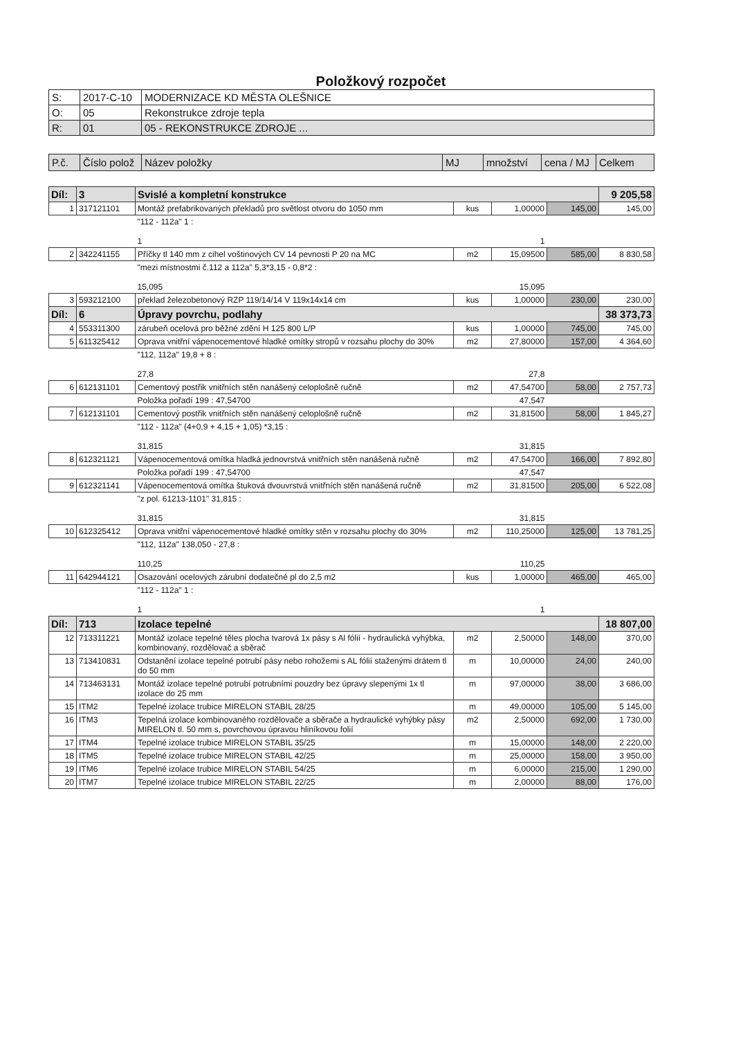Položkový rozpočet
| S: | 2017-C-10 | MODERNIZACE KD MĚSTA OLEŠNICE |
| O: | 05 | Rekonstrukce zdroje tepla |
| R: | 01 | 05 - REKONSTRUKCE ZDROJE ... |
| P.č. | Číslo polož | Název položky | MJ | množství | cena / MJ | Celkem |
| --- | --- | --- | --- | --- | --- | --- |
| Díl: | 3 | Svislé a kompletní konstrukce | | | | 9 205,58 |
| 1 | 317121101 | Montáž prefabrikovaných překladů pro světlost otvoru do 1050 mm | kus | 1,00000 | 145,00 | 145,00 |
| | | "112 - 112a" 1 : 1 | | 1 | | |
| 2 | 342241155 | Příčky tl 140 mm z cihel voštinových CV 14 pevnosti P 20 na MC | m2 | 15,09500 | 585,00 | 8 830,58 |
| | | "mezi místnostmi č.112 a 112a" 5,3*3,15 - 0,8*2 : 15,095 | | 15,095 | | |
| 3 | 593212100 | překlad železobetonový RZP 119/14/14 V 119x14x14 cm | kus | 1,00000 | 230,00 | 230,00 |
| Díl: | 6 | Úpravy povrchu, podlahy | | | | 38 373,73 |
| 4 | 553311300 | zárubeň ocelová pro běžné zdění H 125 800 L/P | kus | 1,00000 | 745,00 | 745,00 |
| 5 | 611325412 | Oprava vnitřní vápenocementové hladké omítky stropů v rozsahu plochy do 30% | m2 | 27,80000 | 157,00 | 4 364,60 |
| | | "112, 112a" 19,8 + 8 : 27,8 | | 27,8 | | |
| 6 | 612131101 | Cementový postřik vnitřních stěn nanášený celoplošně ručně | m2 | 47,54700 | 58,00 | 2 757,73 |
| | | Položka pořadí 199 : 47,54700 | | 47,547 | | |
| 7 | 612131101 | Cementový postřik vnitřních stěn nanášený celoplošně ručně | m2 | 31,81500 | 58,00 | 1 845,27 |
| | | "112 - 112a" (4+0,9 + 4,15 + 1,05) *3,15 : 31,815 | | 31,815 | | |
| 8 | 612321121 | Vápenocementová omítka hladká jednovrstvá vnitřních stěn nanášená ručně | m2 | 47,54700 | 166,00 | 7 892,80 |
| | | Položka pořadí 199 : 47,54700 | | 47,547 | | |
| 9 | 612321141 | Vápenocementová omítka štuková dvouvrstvá vnitřních stěn nanášená ručně | m2 | 31,81500 | 205,00 | 6 522,08 |
| | | "z pol. 61213-1101" 31,815 : 31,815 | | 31,815 | | |
| 10 | 612325412 | Oprava vnitřní vápenocementové hladké omítky stěn v rozsahu plochy do 30% | m2 | 110,25000 | 125,00 | 13 781,25 |
| | | "112, 112a" 138,050 - 27,8 : 110,25 | | 110,25 | | |
| 11 | 642944121 | Osazování ocelových zárubní dodatečné pl do 2,5 m2 | kus | 1,00000 | 465,00 | 465,00 |
| | | "112 - 112a" 1 : 1 | | 1 | | |
| Díl: | 713 | Izolace tepelné | | | | 18 807,00 |
| 12 | 713311221 | Montáž izolace tepelné těles plocha tvarová 1x pásy s Al fólií - hydraulická vyhýbka, kombinovaný, rozdělovač a sběrač | m2 | 2,50000 | 148,00 | 370,00 |
| 13 | 713410831 | Odstanění izolace tepelné potrubí pásy nebo rohožemi s AL fólií staženými drátem tl do 50 mm | m | 10,00000 | 24,00 | 240,00 |
| 14 | 713463131 | Montáž izolace tepelné potrubí potrubními pouzdry bez úpravy slepenými 1x tl izolace do 25 mm | m | 97,00000 | 38,00 | 3 686,00 |
| 15 | ITM2 | Tepelné izolace trubice MIRELON STABIL 28/25 | m | 49,00000 | 105,00 | 5 145,00 |
| 16 | ITM3 | Tepelná izolace kombinovaného rozdělovače a sběrače a hydraulické vyhýbky pásy MIRELON tl. 50 mm s, povrchovou úpravou hliníkovou folií | m2 | 2,50000 | 692,00 | 1 730,00 |
| 17 | ITM4 | Tepelné izolace trubice MIRELON STABIL 35/25 | m | 15,00000 | 148,00 | 2 220,00 |
| 18 | ITM5 | Tepelné izolace trubice MIRELON STABIL 42/25 | m | 25,00000 | 158,00 | 3 950,00 |
| 19 | ITM6 | Tepelné izolace trubice MIRELON STABIL 54/25 | m | 6,00000 | 215,00 | 1 290,00 |
| 20 | ITM7 | Tepelné izolace trubice MIRELON STABIL 22/25 | m | 2,00000 | 88,00 | 176,00 |